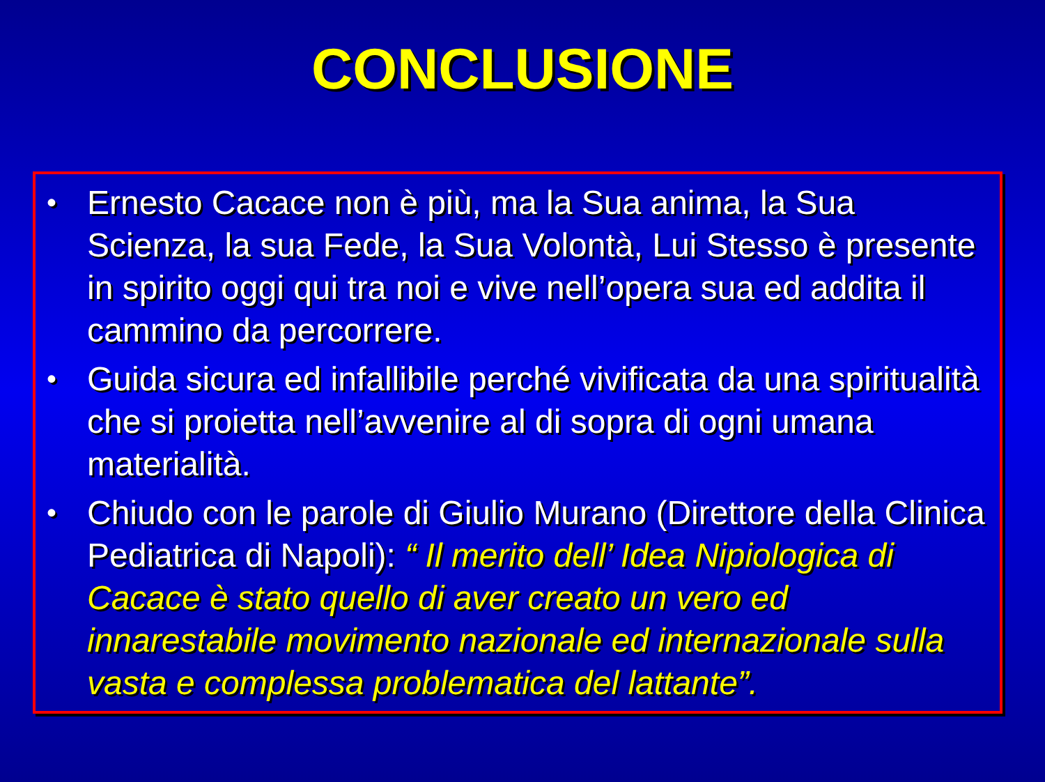CONCLUSIONE
• Ernesto Cacace non è più, ma la Sua anima, la Sua Scienza, la sua Fede, la Sua Volontà, Lui Stesso è presente in spirito oggi qui tra noi e vive nell’opera sua ed addita il cammino da percorrere.
• Guida sicura ed infallibile perché vivificata da una spiritualità che si proietta nell’avvenire al di sopra di ogni umana materialità.
• Chiudo con le parole di Giulio Murano (Direttore della Clinica Pediatrica di Napoli): “ Il merito dell’ Idea Nipiologica di Cacace è stato quello di aver creato un vero ed innarestabile movimento nazionale ed internazionale sulla vasta e complessa problematica del lattante”.